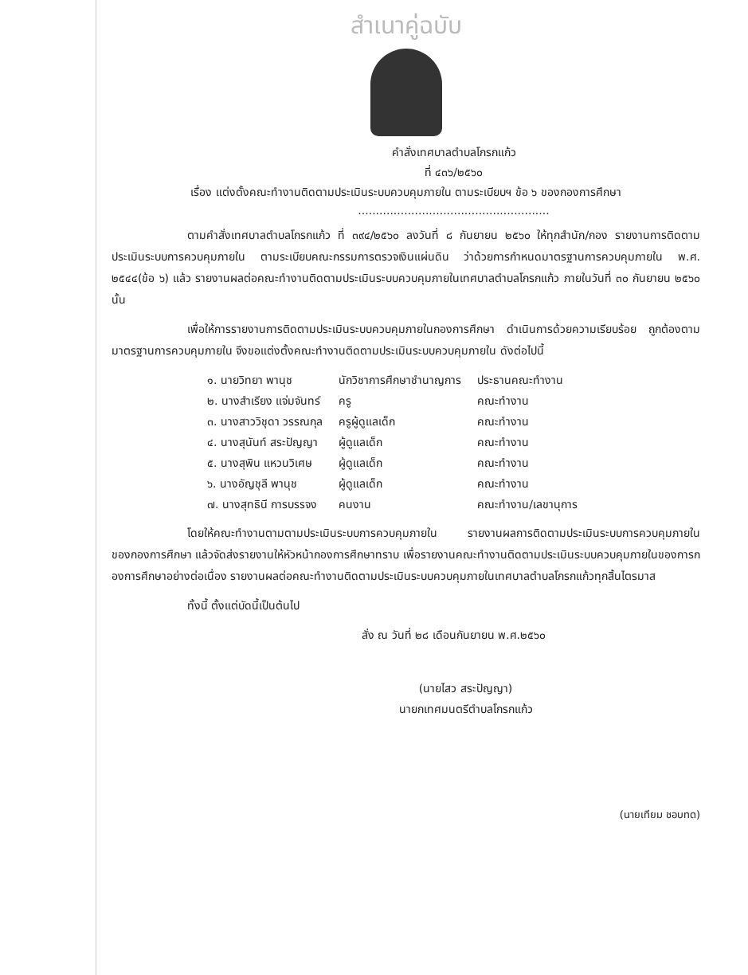สำเนาคู่ฉบับ
คำสั่งเทศบาลตำบลโกรกแก้ว
ที่ ๔๓๖/๒๕๖๐
เรื่อง แต่งตั้งคณะทำงานติดตามประเมินระบบควบคุมภายใน ตามระเบียบฯ ข้อ ๖ ของกองการศึกษา
......................................................
ตามคำสั่งเทศบาลตำบลโกรกแก้ว ที่ ๓๙๔/๒๕๖๐ ลงวันที่ ๘ กันยายน ๒๕๖๐ ให้ทุกสำนัก/กอง รายงานการติดตามประเมินระบบการควบคุมภายใน ตามระเบียบคณะกรรมการตรวจเงินแผ่นดิน ว่าด้วยการกำหนดมาตรฐานการควบคุมภายใน พ.ศ. ๒๕๔๔(ข้อ ๖) แล้ว รายงานผลต่อคณะทำงานติดตามประเมินระบบควบคุมภายในเทศบาลตำบลโกรกแก้ว ภายในวันที่ ๓๐ กันยายน ๒๕๖๐ นั้น
เพื่อให้การรายงานการติดตามประเมินระบบควบคุมภายในกองการศึกษา ดำเนินการด้วยความเรียบร้อย ถูกต้องตามมาตรฐานการควบคุมภายใน จึงขอแต่งตั้งคณะทำงานติดตามประเมินระบบควบคุมภายใน ดังต่อไปนี้
| ๑. นายวิทยา พานุช | นักวิชาการศึกษาชำนาญการ | ประธานคณะทำงาน |
| ๒. นางสำเรียง แจ่มจันทร์ | ครู | คณะทำงาน |
| ๓. นางสาววิชุดา วรรณกุล | ครูผู้ดูแลเด็ก | คณะทำงาน |
| ๔. นางสุนันท์ สระปัญญา | ผู้ดูแลเด็ก | คณะทำงาน |
| ๕. นางสุพิน แหวนวิเศษ | ผู้ดูแลเด็ก | คณะทำงาน |
| ๖. นางอัญชุลี พานุช | ผู้ดูแลเด็ก | คณะทำงาน |
| ๗. นางสุทธินี การบรรจง | คนงาน | คณะทำงาน/เลขานุการ |
โดยให้คณะทำงานตามตามประเมินระบบการควบคุมภายใน รายงานผลการติดตามประเมินระบบการควบคุมภายในของกองการศึกษา แล้วจัดส่งรายงานให้หัวหน้ากองการศึกษาทราบ เพื่อรายงานคณะทำงานติดตามประเมินระบบควบคุมภายในของการกองการศึกษาอย่างต่อเนื่อง รายงานผลต่อคณะทำงานติดตามประเมินระบบควบคุมภายในเทศบาลตำบลโกรกแก้วทุกสิ้นไตรมาส
ทั้งนี้ ตั้งแต่บัดนี้เป็นต้นไป
สั่ง ณ วันที่ ๒๘ เดือนกันยายน พ.ศ.๒๕๖๐
(นายไสว สระปัญญา)
นายกเทศมนตรีตำบลโกรกแก้ว
(นายเทียม ชอบทด)